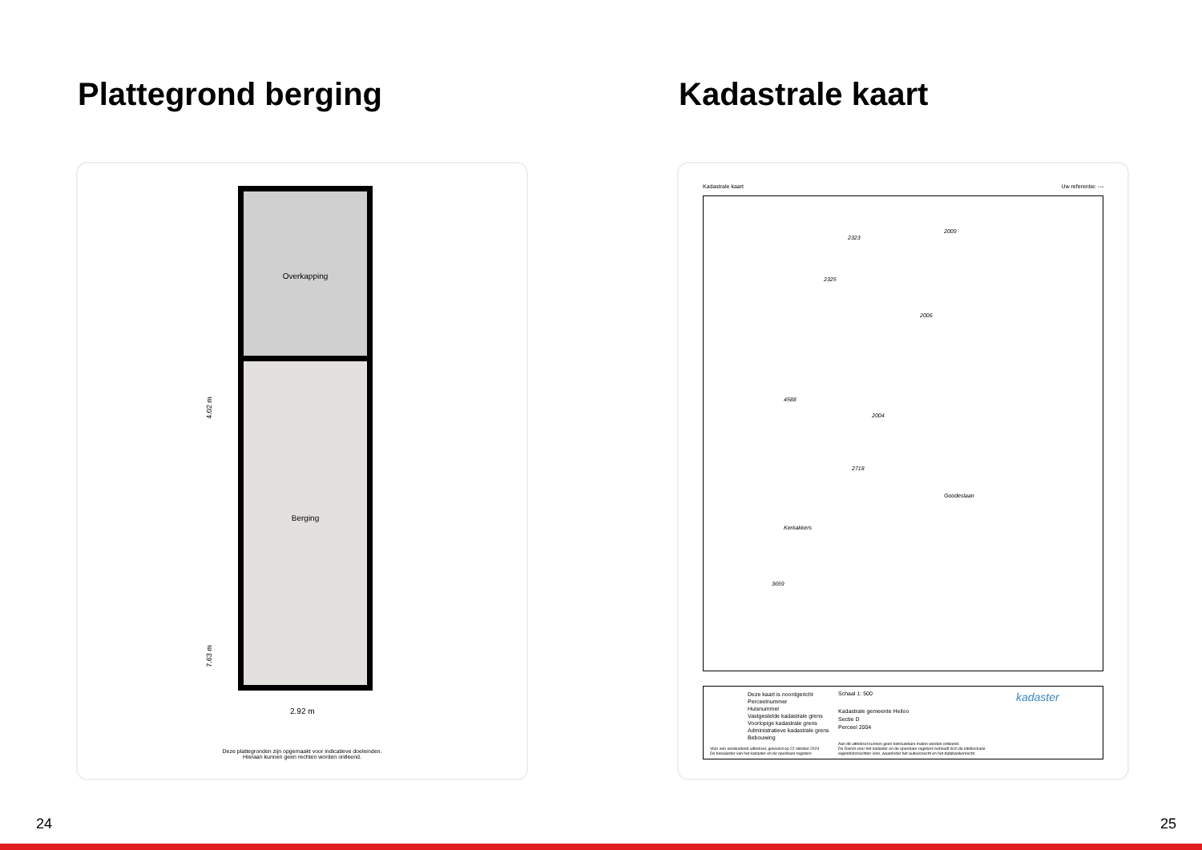Plattegrond berging
Overkapping
Berging
4.02 m
7.63 m
2.92 m
Deze plattegronden zijn opgemaakt voor indicatieve doeleinden.
Hieraan kunnen geen rechten worden ontleend.
24
Kadastrale kaart
Kadastrale kaart Uw referentie: ---
2009
2323
2325
2006
4588
2004
2718
Kerkakkers
Goodeslaan
3659
Deze kaart is noordgericht
Perceelnummer
Huisnummer
Vastgestelde kadastrale grens
Voorlopige kadastrale grens
Administratieve kadastrale grens
Bebouwing
Schaal 1: 500
Kadastrale gemeente Heiloo
Sectie D
Perceel 2004
kadaster
Voor een eensluidend uittreksel, geleverd op 22 oktober 2024
De bewaarder van het kadaster en de openbare registers
Aan dit uittreksel kunnen geen betrouwbare maten worden ontleend.
De Dienst voor het kadaster en de openbare registers behoudt zich de intellectuele
eigendomsrechten voor, waaronder het auteursrecht en het databankenrecht.
25